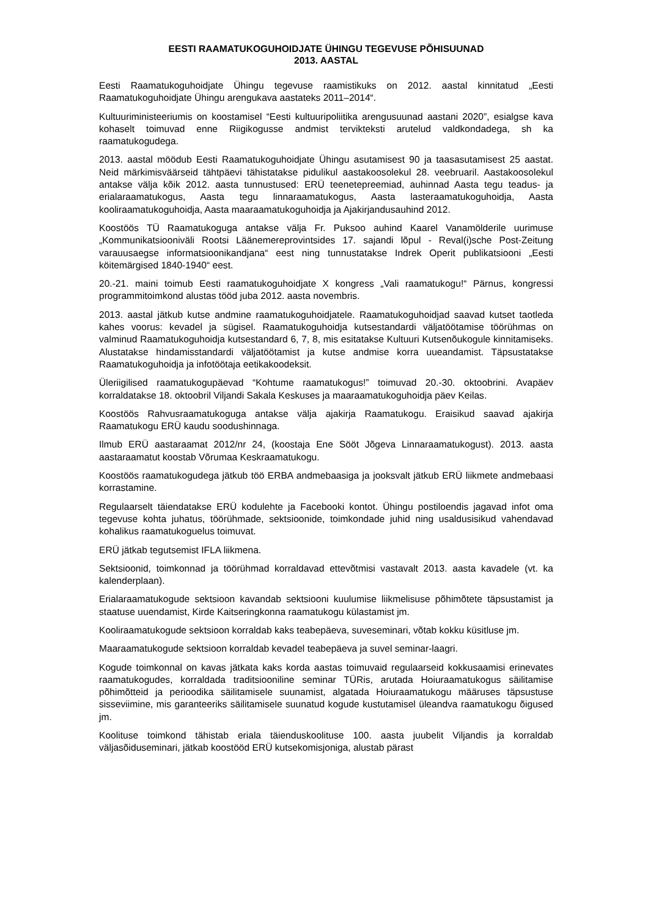EESTI RAAMATUKOGUHOIDJATE ÜHINGU TEGEVUSE PÕHISUUNAD
2013. AASTAL
Eesti Raamatukoguhoidjate Ühingu tegevuse raamistikuks on 2012. aastal kinnitatud „Eesti Raamatukoguhoidjate Ühingu arengukava aastateks 2011–2014“.
Kultuuriministeeriumis on koostamisel “Eesti kultuuripoliitika arengusuunad aastani 2020”, esialgse kava kohaselt toimuvad enne Riigikogusse andmist tervikteksti arutelud valdkondadega, sh ka raamatukogudega.
2013. aastal möödub Eesti Raamatukoguhoidjate Ühingu asutamisest 90 ja taasasutamisest 25 aastat. Neid märkimisväärseid tähtpäevi tähistatakse pidulikul aastakoosolekul 28. veebruaril. Aastakoosolekul antakse välja kõik 2012. aasta tunnustused: ERÜ teenetepreemiad, auhinnad Aasta tegu teadus- ja erialaraamatukogus, Aasta tegu linnaraamatukogus, Aasta lasteraamatukoguhoidja, Aasta kooliraamatukoguhoidja, Aasta maaraamatukoguhoidja ja Ajakirjandusauhind 2012.
Koostöös TÜ Raamatukoguga antakse välja Fr. Puksoo auhind Kaarel Vanamölderile uurimuse „Kommunikatsioonivälі Rootsi Läänemereprovintsides 17. sajandi lõpul - Reval(i)sche Post-Zeitung varauusaegse informatsioonikandjana“ eest ning tunnustatakse Indrek Operit publikatsiooni „Eesti köitemärgised 1840-1940“ eest.
20.-21. maini toimub Eesti raamatukoguhoidjate X kongress „Vali raamatukogu!“ Pärnus, kongressi programmitoimkond alustas tööd juba 2012. aasta novembris.
2013. aastal jätkub kutse andmine raamatukoguhoidjatele. Raamatukoguhoidjad saavad kutset taotleda kahes voorus: kevadel ja sügisel. Raamatukoguhoidja kutsestandardi väljatöötamise töörühmas on valminud Raamatukoguhoidja kutsestandard 6, 7, 8, mis esitatakse Kultuuri Kutsenõukogule kinnitamiseks. Alustatakse hindamisstandardi väljatöötamist ja kutse andmise korra uueandamist. Täpsustatakse Raamatukoguhoidja ja infotöötaja eetikakoodeksit.
Üleriigilised raamatukogupäevad “Kohtume raamatukogus!” toimuvad 20.-30. oktoobrini. Avapäev korraldatakse 18. oktoobril Viljandi Sakala Keskuses ja maaraamatukoguhoidja päev Keilas.
Koostöös Rahvusraamatukoguga antakse välja ajakirja Raamatukogu. Eraisikud saavad ajakirja Raamatukogu ERÜ kaudu soodushinnaga.
Ilmub ERÜ aastaraamat 2012/nr 24, (koostaja Ene Sööt Jõgeva Linnaraamatukogust). 2013. aasta aastaraamatut koostab Võrumaa Keskraamatukogu.
Koostöös raamatukogudega jätkub töö ERBA andmebaasiga ja jooksvalt jätkub ERÜ liikmete andmebaasi korrastamine.
Regulaarselt täiendatakse ERÜ kodulehte ja Facebooki kontot. Ühingu postiloendis jagavad infot oma tegevuse kohta juhatus, töörühmade, sektsioonide, toimkondade juhid ning usaldusisikud vahendavad kohalikus raamatukoguelus toimuvat.
ERÜ jätkab tegutsemist IFLA liikmena.
Sektsioonid, toimkonnad ja töörühmad korraldavad ettevõtmisi vastavalt 2013. aasta kavadele (vt. ka kalenderplaan).
Erialaraamatukogude sektsioon kavandab sektsiooni kuulumise liikmelisuse põhimõtete täpsustamist ja staatuse uuendamist, Kirde Kaitseringkonna raamatukogu külastamist jm.
Kooliraamatukogude sektsioon korraldab kaks teabepäeva, suveseminari, võtab kokku küsitluse jm.
Maaraamatukogude sektsioon korraldab kevadel teabepäeva ja suvel seminar-laagri.
Kogude toimkonnal on kavas jätkata kaks korda aastas toimuvaid regulaarseid kokkusaamisi erinevates raamatukogudes, korraldada traditsiooniline seminar TÜRis, arutada Hoiuraamatukogus säilitamise põhimõtteid ja perioodika säilitamisele suunamist, algatada Hoiuraamatukogu määruses täpsustuse sisseviimine, mis garanteeriks säilitamisele suunatud kogude kustutamisel üleandva raamatukogu õigused jm.
Koolituse toimkond tähistab eriala täienduskoolituse 100. aasta juubelit Viljandis ja korraldab väljasõiduseminari, jätkab koostööd ERÜ kutsekomisjoniga, alustab pärast